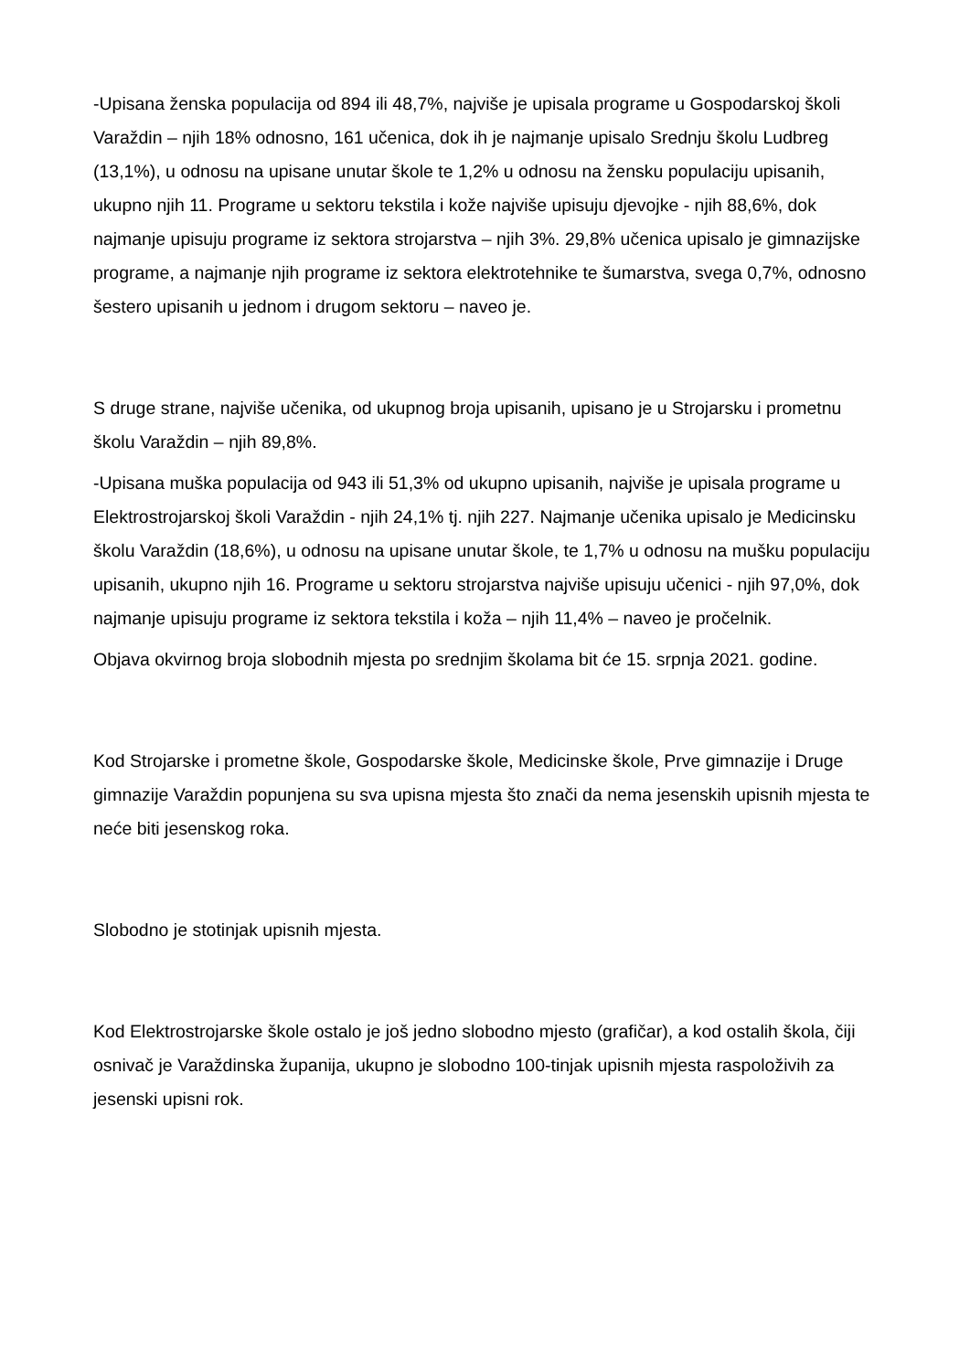-Upisana ženska populacija od 894 ili 48,7%, najviše je upisala programe u Gospodarskoj školi Varaždin – njih 18% odnosno, 161 učenica, dok ih je najmanje upisalo Srednju školu Ludbreg (13,1%), u odnosu na upisane unutar škole te 1,2% u odnosu na žensku populaciju upisanih, ukupno njih 11. Programe u sektoru tekstila i kože najviše upisuju djevojke - njih 88,6%, dok najmanje upisuju programe iz sektora strojarstva – njih 3%. 29,8% učenica upisalo je gimnazijske programe, a najmanje njih programe iz sektora elektrotehnike te šumarstva, svega 0,7%, odnosno šestero upisanih u jednom i drugom sektoru – naveo je.
S druge strane, najviše učenika, od ukupnog broja upisanih, upisano je u Strojarsku i prometnu školu Varaždin – njih 89,8%.
-Upisana muška populacija od 943 ili 51,3% od ukupno upisanih, najviše je upisala programe u Elektrostrojarskoj školi Varaždin - njih 24,1% tj. njih 227. Najmanje učenika upisalo je Medicinsku školu Varaždin (18,6%), u odnosu na upisane unutar škole, te 1,7% u odnosu na mušku populaciju upisanih, ukupno njih 16. Programe u sektoru strojarstva najviše upisuju učenici - njih 97,0%, dok najmanje upisuju programe iz sektora tekstila i koža – njih 11,4% – naveo je pročelnik.
Objava okvirnog broja slobodnih mjesta po srednjim školama bit će 15. srpnja 2021. godine.
Kod Strojarske i prometne škole, Gospodarske škole, Medicinske škole, Prve gimnazije i Druge gimnazije Varaždin popunjena su sva upisna mjesta što znači da nema jesenskih upisnih mjesta te neće biti jesenskog roka.
Slobodno je stotinjak upisnih mjesta.
Kod Elektrostrojarske škole ostalo je još jedno slobodno mjesto (grafičar), a kod ostalih škola, čiji osnivač je Varaždinska županija, ukupno je slobodno 100-tinjak upisnih mjesta raspoloživih za jesenski upisni rok.